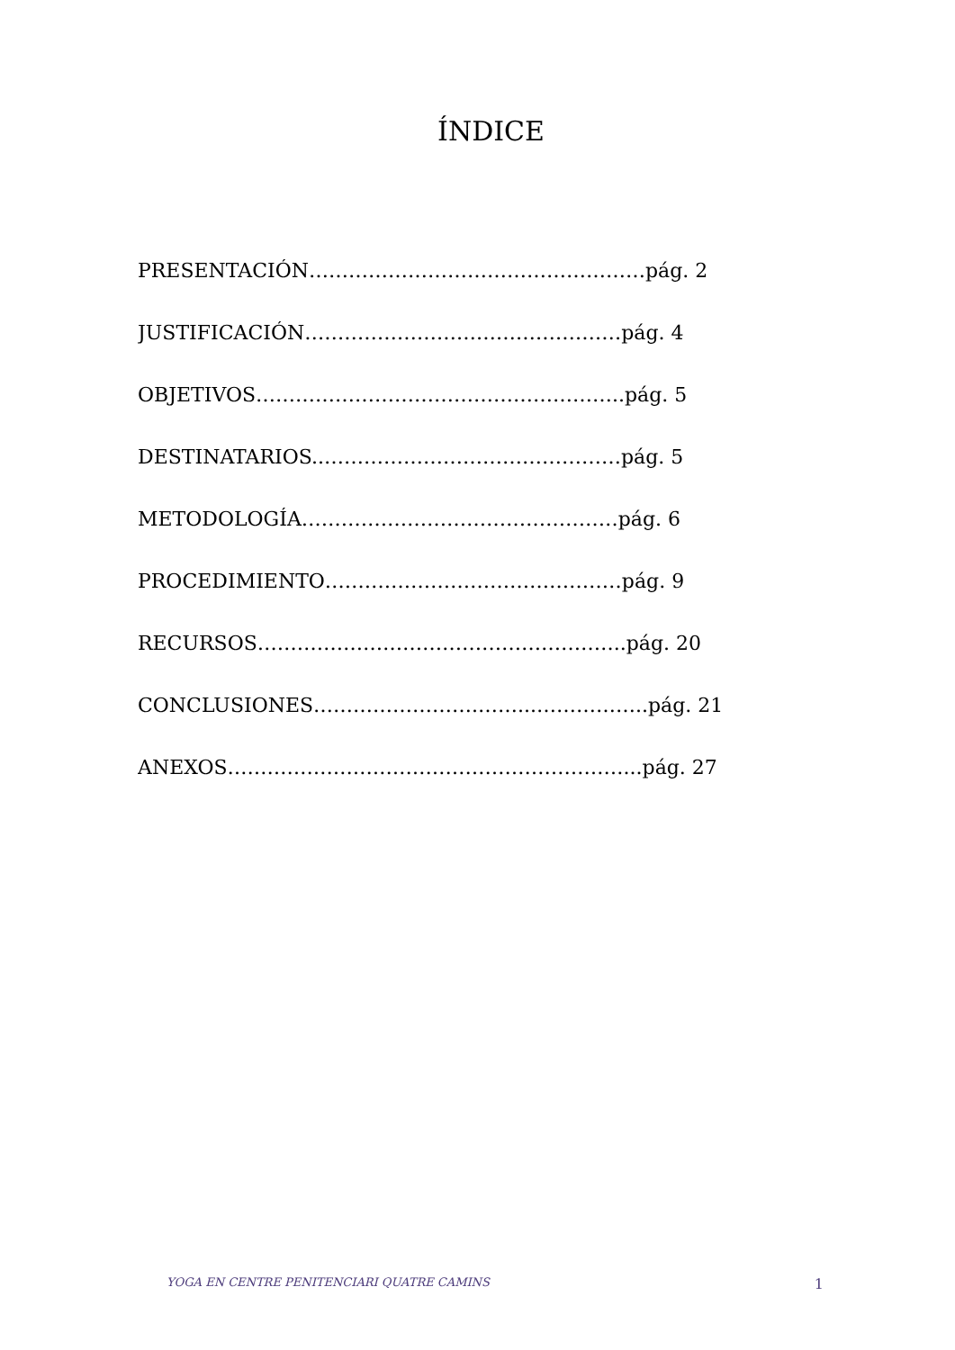ÍNDICE
PRESENTACIÓN……………………………………………pág. 2
JUSTIFICACIÓN…………………………………………pág. 4
OBJETIVOS………………………………………………..pág. 5
DESTINATARIOS..………………………………………pág. 5
METODOLOGÍA…………………………………………pág. 6
PROCEDIMIENTO………………………………………pág. 9
RECURSOS………………………………………………..pág. 20
CONCLUSIONES…………………….……...……………..pág. 21
ANEXOS……………………………………………………...pág. 27
YOGA EN CENTRE PENITENCIARI QUATRE CAMINS 1